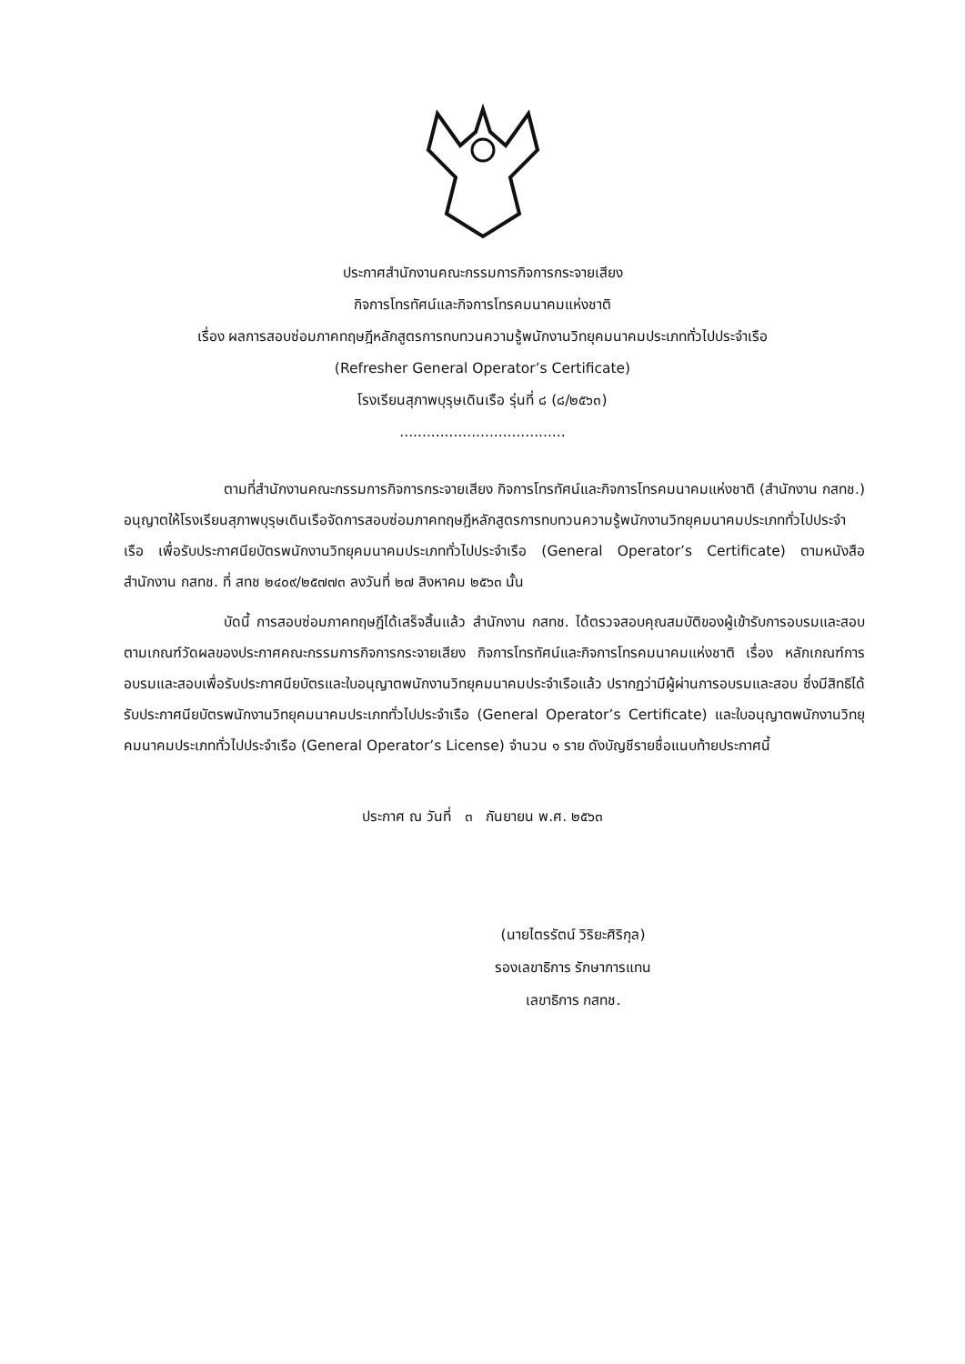ประกาศสำนักงานคณะกรรมการกิจการกระจายเสียง
กิจการโทรทัศน์และกิจการโทรคมนาคมแห่งชาติ
เรื่อง ผลการสอบซ่อมภาคทฤษฎีหลักสูตรการทบทวนความรู้พนักงานวิทยุคมนาคมประเภททั่วไปประจำเรือ
(Refresher General Operator’s Certificate)
โรงเรียนสุภาพบุรุษเดินเรือ รุ่นที่ ๘ (๘/๒๕๖๓)
.....................................
ตามที่สำนักงานคณะกรรมการกิจการกระจายเสียง กิจการโทรทัศน์และกิจการโทรคมนาคมแห่งชาติ (สำนักงาน กสทช.) อนุญาตให้โรงเรียนสุภาพบุรุษเดินเรือจัดการสอบซ่อมภาคทฤษฎีหลักสูตรการทบทวนความรู้พนักงานวิทยุคมนาคมประเภททั่วไปประจำเรือ เพื่อรับประกาศนียบัตรพนักงานวิทยุคมนาคมประเภททั่วไปประจำเรือ (General Operator’s Certificate) ตามหนังสือสำนักงาน กสทช. ที่ สทช ๒๔๐๙/๒๕๗๗๓ ลงวันที่ ๒๗ สิงหาคม ๒๕๖๓ นั้น
บัดนี้ การสอบซ่อมภาคทฤษฎีได้เสร็จสิ้นแล้ว สำนักงาน กสทช. ได้ตรวจสอบคุณสมบัติของผู้เข้ารับการอบรมและสอบตามเกณฑ์วัดผลของประกาศคณะกรรมการกิจการกระจายเสียง กิจการโทรทัศน์และกิจการโทรคมนาคมแห่งชาติ เรื่อง หลักเกณฑ์การอบรมและสอบเพื่อรับประกาศนียบัตรและใบอนุญาตพนักงานวิทยุคมนาคมประจำเรือแล้ว ปรากฏว่ามีผู้ผ่านการอบรมและสอบ ซึ่งมีสิทธิได้รับประกาศนียบัตรพนักงานวิทยุคมนาคมประเภททั่วไปประจำเรือ (General Operator’s Certificate) และใบอนุญาตพนักงานวิทยุคมนาคมประเภททั่วไปประจำเรือ (General Operator’s License) จำนวน ๑ ราย ดังบัญชีรายชื่อแนบท้ายประกาศนี้
ประกาศ ณ วันที่ ๓ กันยายน พ.ศ. ๒๕๖๓
(นายไตรรัตน์ วิริยะศิริกุล)
รองเลขาธิการ รักษาการแทน
เลขาธิการ กสทช.